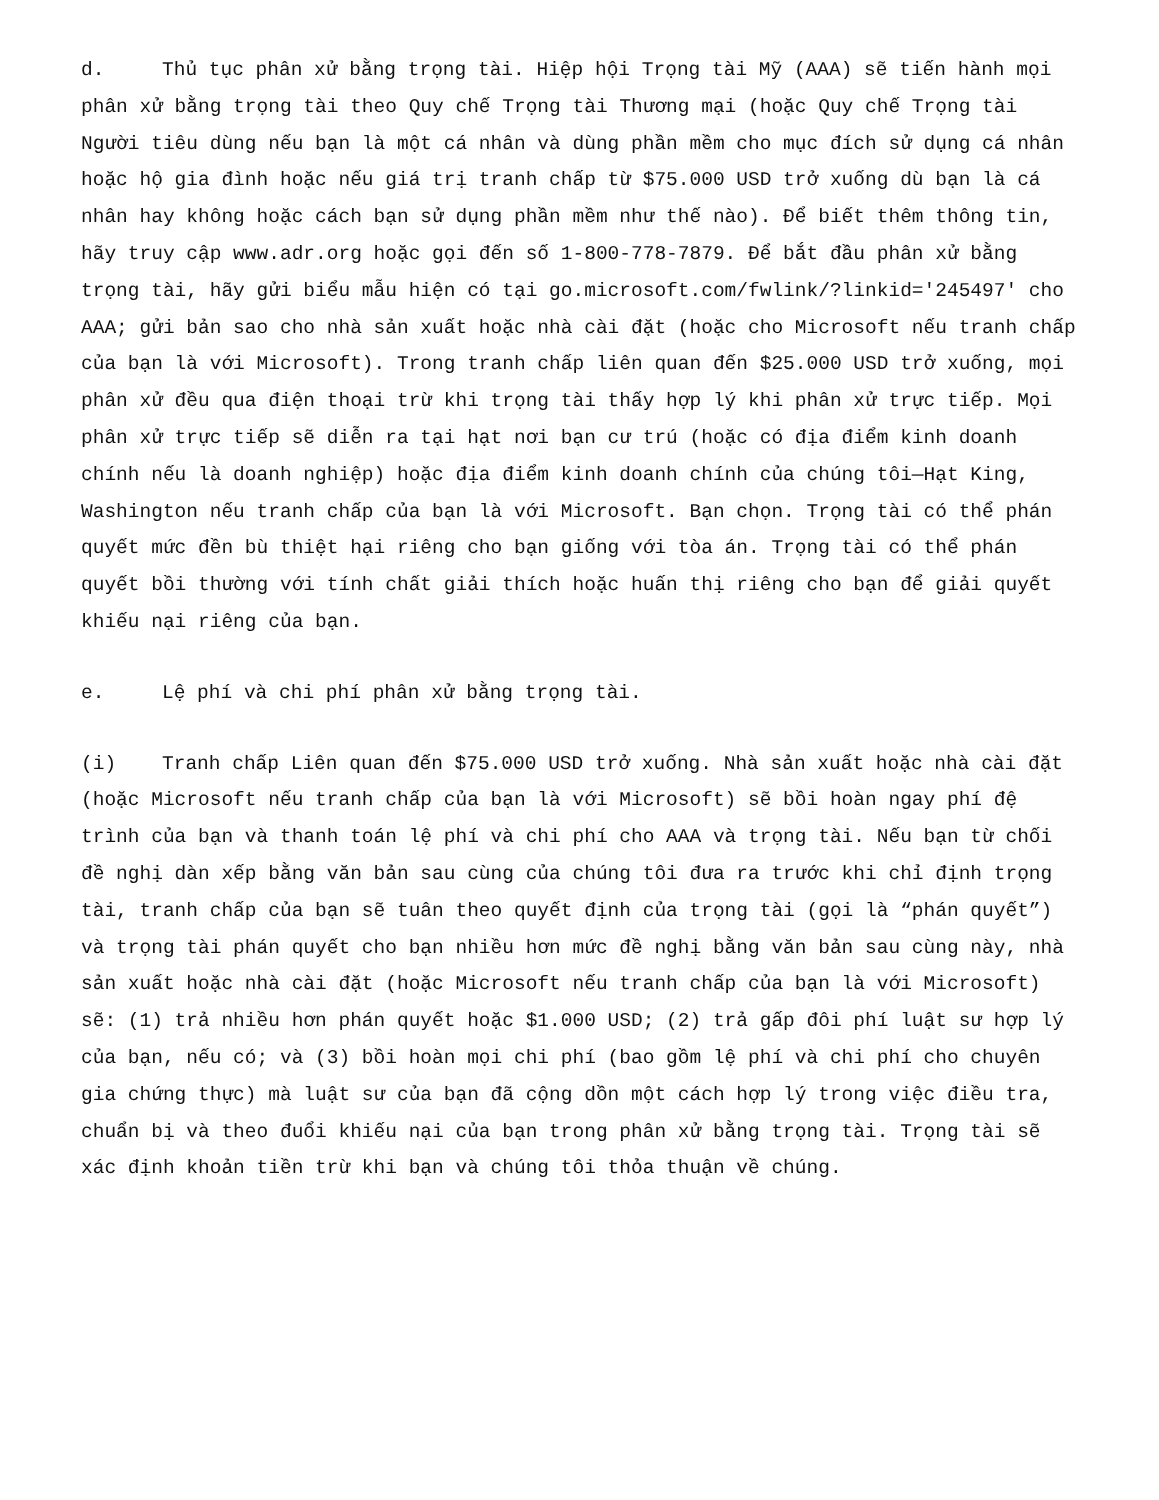d. Thủ tục phân xử bằng trọng tài. Hiệp hội Trọng tài Mỹ (AAA) sẽ tiến hành mọi phân xử bằng trọng tài theo Quy chế Trọng tài Thương mại (hoặc Quy chế Trọng tài Người tiêu dùng nếu bạn là một cá nhân và dùng phần mềm cho mục đích sử dụng cá nhân hoặc hộ gia đình hoặc nếu giá trị tranh chấp từ $75.000 USD trở xuống dù bạn là cá nhân hay không hoặc cách bạn sử dụng phần mềm như thế nào). Để biết thêm thông tin, hãy truy cập www.adr.org hoặc gọi đến số 1-800-778-7879. Để bắt đầu phân xử bằng trọng tài, hãy gửi biểu mẫu hiện có tại go.microsoft.com/fwlink/?linkid='245497' cho AAA; gửi bản sao cho nhà sản xuất hoặc nhà cài đặt (hoặc cho Microsoft nếu tranh chấp của bạn là với Microsoft). Trong tranh chấp liên quan đến $25.000 USD trở xuống, mọi phân xử đều qua điện thoại trừ khi trọng tài thấy hợp lý khi phân xử trực tiếp. Mọi phân xử trực tiếp sẽ diễn ra tại hạt nơi bạn cư trú (hoặc có địa điểm kinh doanh chính nếu là doanh nghiệp) hoặc địa điểm kinh doanh chính của chúng tôi—Hạt King, Washington nếu tranh chấp của bạn là với Microsoft. Bạn chọn. Trọng tài có thể phán quyết mức đền bù thiệt hại riêng cho bạn giống với tòa án. Trọng tài có thể phán quyết bồi thường với tính chất giải thích hoặc huấn thị riêng cho bạn để giải quyết khiếu nại riêng của bạn.
e. Lệ phí và chi phí phân xử bằng trọng tài.
(i) Tranh chấp Liên quan đến $75.000 USD trở xuống. Nhà sản xuất hoặc nhà cài đặt (hoặc Microsoft nếu tranh chấp của bạn là với Microsoft) sẽ bồi hoàn ngay phí đệ trình của bạn và thanh toán lệ phí và chi phí cho AAA và trọng tài. Nếu bạn từ chối đề nghị dàn xếp bằng văn bản sau cùng của chúng tôi đưa ra trước khi chỉ định trọng tài, tranh chấp của bạn sẽ tuân theo quyết định của trọng tài (gọi là “phán quyết”) và trọng tài phán quyết cho bạn nhiều hơn mức đề nghị bằng văn bản sau cùng này, nhà sản xuất hoặc nhà cài đặt (hoặc Microsoft nếu tranh chấp của bạn là với Microsoft) sẽ: (1) trả nhiều hơn phán quyết hoặc $1.000 USD; (2) trả gấp đôi phí luật sư hợp lý của bạn, nếu có; và (3) bồi hoàn mọi chi phí (bao gồm lệ phí và chi phí cho chuyên gia chứng thực) mà luật sư của bạn đã cộng dồn một cách hợp lý trong việc điều tra, chuẩn bị và theo đuổi khiếu nại của bạn trong phân xử bằng trọng tài. Trọng tài sẽ xác định khoản tiền trừ khi bạn và chúng tôi thỏa thuận về chúng.